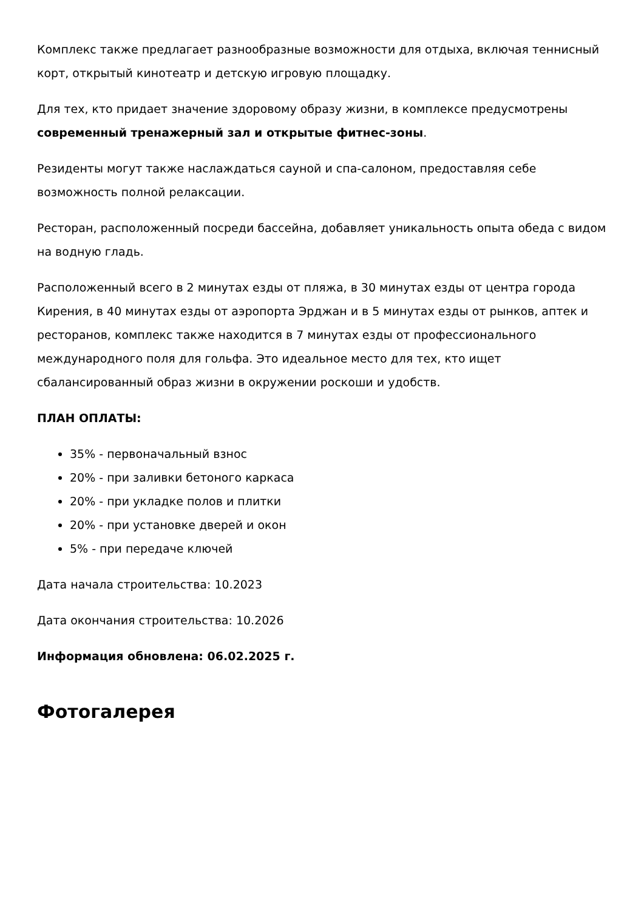Комплекс также предлагает разнообразные возможности для отдыха, включая теннисный корт, открытый кинотеатр и детскую игровую площадку.
Для тех, кто придает значение здоровому образу жизни, в комплексе предусмотрены современный тренажерный зал и открытые фитнес-зоны.
Резиденты могут также наслаждаться сауной и спа-салоном, предоставляя себе возможность полной релаксации.
Ресторан, расположенный посреди бассейна, добавляет уникальность опыта обеда с видом на водную гладь.
Расположенный всего в 2 минутах езды от пляжа, в 30 минутах езды от центра города Кирения, в 40 минутах езды от аэропорта Эрджан и в 5 минутах езды от рынков, аптек и ресторанов, комплекс также находится в 7 минутах езды от профессионального международного поля для гольфа. Это идеальное место для тех, кто ищет сбалансированный образ жизни в окружении роскоши и удобств.
ПЛАН ОПЛАТЫ:
35% - первоначальный взнос
20% - при заливки бетоного каркаса
20% - при укладке полов и плитки
20% - при установке дверей и окон
5% - при передаче ключей
Дата начала строительства: 10.2023
Дата окончания строительства: 10.2026
Информация обновлена: 06.02.2025 г.
Фотогалерея